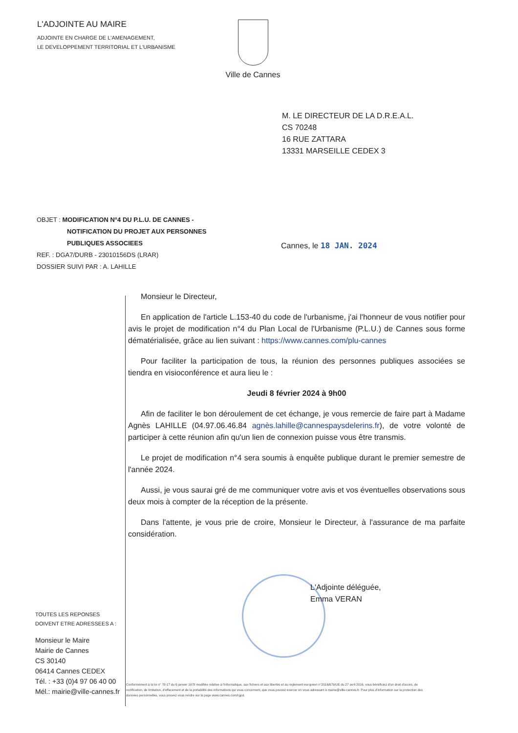L'ADJOINTE AU MAIRE
ADJOINTE EN CHARGE DE L'AMENAGEMENT,
LE DEVELOPPEMENT TERRITORIAL ET L'URBANISME
Ville de Cannes
M. LE DIRECTEUR DE LA D.R.E.A.L.
CS 70248
16 RUE ZATTARA
13331 MARSEILLE CEDEX 3
OBJET : MODIFICATION N°4 DU P.L.U. DE CANNES -
NOTIFICATION DU PROJET AUX PERSONNES
PUBLIQUES ASSOCIEES
REF. : DGA7/DURB - 23010156DS (LRAR)
DOSSIER SUIVI PAR : A. LAHILLE
Cannes, le 18 JAN. 2024
Monsieur le Directeur,
En application de l'article L.153-40 du code de l'urbanisme, j'ai l'honneur de vous notifier pour avis le projet de modification n°4 du Plan Local de l'Urbanisme (P.L.U.) de Cannes sous forme dématérialisée, grâce au lien suivant : https://www.cannes.com/plu-cannes
Pour faciliter la participation de tous, la réunion des personnes publiques associées se tiendra en visioconférence et aura lieu le :
Jeudi 8 février 2024 à 9h00
Afin de faciliter le bon déroulement de cet échange, je vous remercie de faire part à Madame Agnès LAHILLE (04.97.06.46.84 agnès.lahille@cannespaysdelerins.fr), de votre volonté de participer à cette réunion afin qu'un lien de connexion puisse vous être transmis.
Le projet de modification n°4 sera soumis à enquête publique durant le premier semestre de l'année 2024.
Aussi, je vous saurai gré de me communiquer votre avis et vos éventuelles observations sous deux mois à compter de la réception de la présente.
Dans l'attente, je vous prie de croire, Monsieur le Directeur, à l'assurance de ma parfaite considération.
L'Adjointe déléguée,
Emma VERAN
TOUTES LES REPONSES
DOIVENT ETRE ADRESSEES A :
Monsieur le Maire
Mairie de Cannes
CS 30140
06414 Cannes CEDEX
Tél. : +33 (0)4 97 06 40 00
Mél.: mairie@ville-cannes.fr
Conformément à la loi n° 78-17 du 6 janvier 1978 modifiée relative à l'informatique, aux fichiers et aux libertés et au règlement européen n°2016/679/UE du 27 avril 2016, vous bénéficiez d'un droit d'accès, de rectification, de limitation, d'effacement et de la portabilité des informations qui vous concernent, que vous pouvez exercer en vous adressant à mairie@ville-cannes.fr. Pour plus d'information sur la protection des données personnelles, vous pouvez vous rendre sur la page www.cannes.com/rgpd.